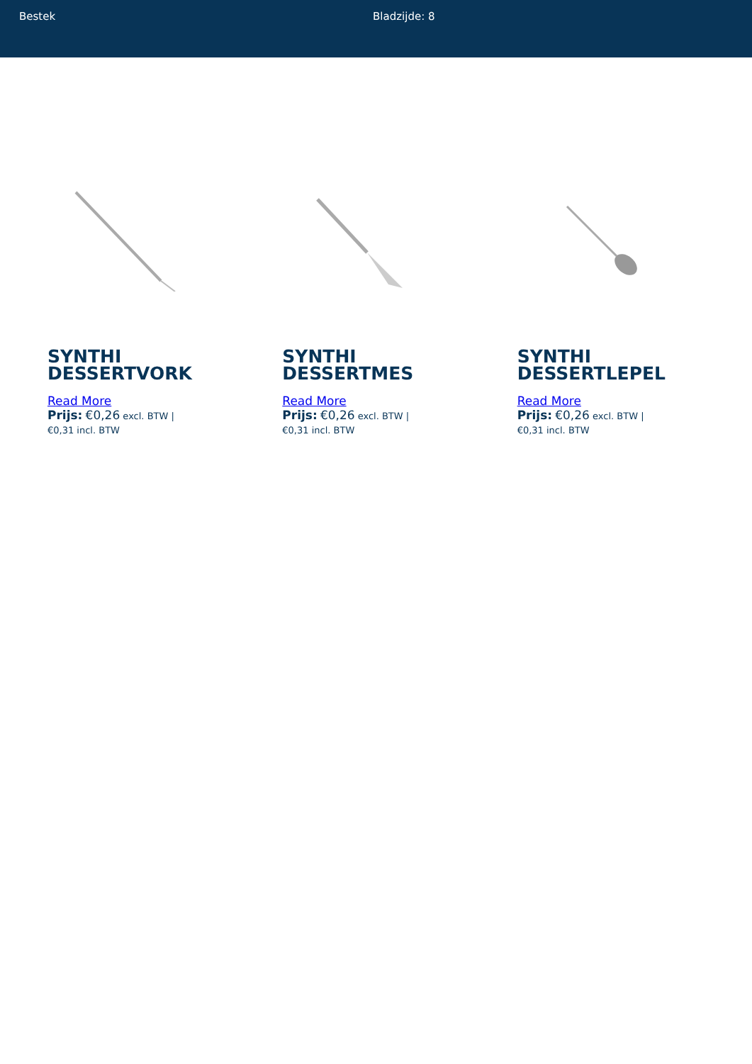Bestek Bladzijde: 8
SYNTHI
DESSERTVORK
Read More
Prijs: €0,26 excl. BTW |
€0,31 incl. BTW
SYNTHI
DESSERTMES
Read More
Prijs: €0,26 excl. BTW |
€0,31 incl. BTW
SYNTHI
DESSERTLEPEL
Read More
Prijs: €0,26 excl. BTW |
€0,31 incl. BTW